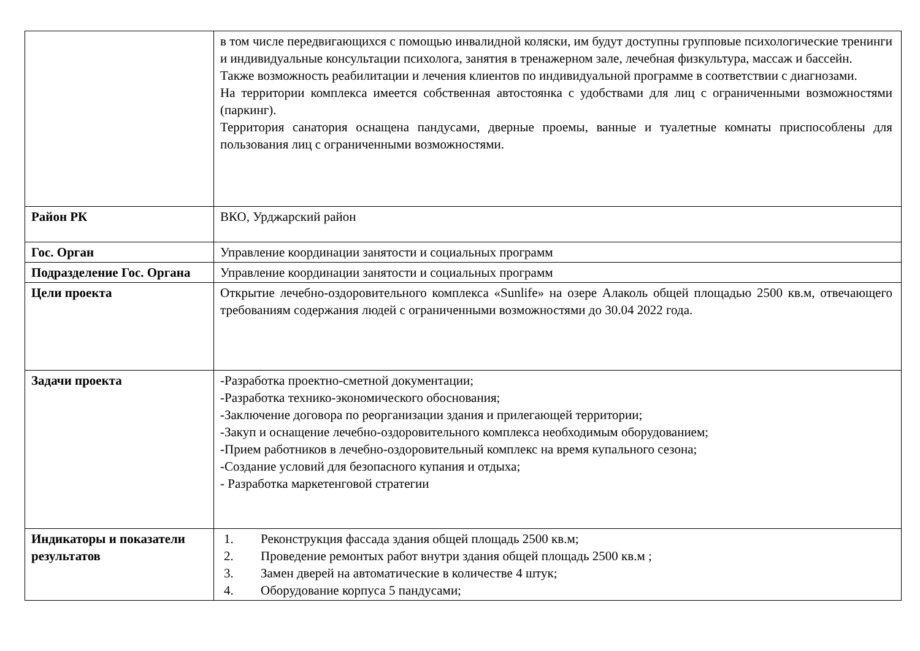| | в том числе передвигающихся с помощью инвалидной коляски, им будут доступны групповые психологические тренинги и индивидуальные консультации психолога, занятия в тренажерном зале, лечебная физкультура, массаж и бассейн. Также возможность реабилитации и лечения клиентов по индивидуальной программе в соответствии с диагнозами. На территории комплекса имеется собственная автостоянка с удобствами для лиц с ограниченными возможностями (паркинг). Территория санатория оснащена пандусами, дверные проемы, ванные и туалетные комнаты приспособлены для пользования лиц с ограниченными возможностями. |
| Район РК | ВКО, Урджарский район |
| Гос. Орган | Управление координации занятости и социальных программ |
| Подразделение Гос. Органа | Управление координации занятости и социальных программ |
| Цели проекта | Открытие лечебно-оздоровительного комплекса «Sunlife» на озере Алаколь общей площадью 2500 кв.м, отвечающего требованиям содержания людей с ограниченными возможностями до 30.04 2022 года. |
| Задачи проекта | -Разработка проектно-сметной документации; -Разработка технико-экономического обоснования; -Заключение договора по реорганизации здания и прилегающей территории; -Закуп и оснащение лечебно-оздоровительного комплекса необходимым оборудованием; -Прием работников в лечебно-оздоровительный комплекс на время купального сезона; -Создание условий для безопасного купания и отдыха; - Разработка маркетенговой стратегии |
| Индикаторы и показатели результатов | 1. Реконструкция фассада здания общей площадь 2500 кв.м; 2. Проведение ремонтых работ внутри здания общей площадь 2500 кв.м ; 3. Замен дверей на автоматические в количестве 4 штук; 4. Оборудование корпуса 5 пандусами; |